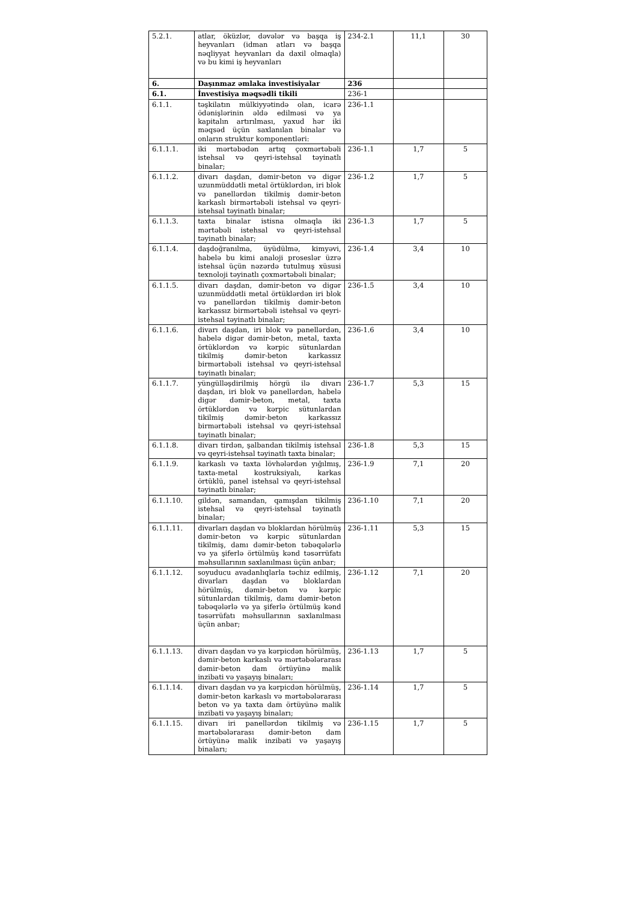| 5.2.1. | atlar, öküzlər, dəvələr və başqa iş heyvanları (idman atları və başqa nəqliyyat heyvanları da daxil olmaqla) və bu kimi iş heyvanları | 234-2.1 | 11,1 | 30 |
| 6. | Daşınmaz əmlaka investisiyalar | 236 | | |
| 6.1. | İnvestisiya məqsədli tikili | 236-1 | | |
| 6.1.1. | təşkilatın mülkiyyətində olan, icarə ödənişlərinin əldə edilməsi və ya kapitalın artırılması, yaxud hər iki məqsəd üçün saxlanılan binalar və onların struktur komponentləri: | 236-1.1 | | |
| 6.1.1.1. | iki mərtəbədən artıq çoxmərtəbəli istehsal və qeyri-istehsal təyinatlı binalar; | 236-1.1 | 1,7 | 5 |
| 6.1.1.2. | divarı daşdan, dəmir-beton və digər uzunmüddətli metal örtüklərdən, iri blok və panellərdən tikilmiş dəmir-beton karkaslı birmərtəbəli istehsal və qeyri-istehsal təyinatlı binalar; | 236-1.2 | 1,7 | 5 |
| 6.1.1.3. | taxta binalar istisna olmaqla iki mərtəbəli istehsal və qeyri-istehsal təyinatlı binalar; | 236-1.3 | 1,7 | 5 |
| 6.1.1.4. | daşdoğranılma, üyüdülmə, kimyəvi, habelə bu kimi analoji proseslər üzrə istehsal üçün nəzərdə tutulmuş xüsusi texnoloji təyinatlı çoxmərtəbəli binalar; | 236-1.4 | 3,4 | 10 |
| 6.1.1.5. | divarı daşdan, dəmir-beton və digər uzunmüddətli metal örtüklərdən iri blok və panellərdən tikilmiş dəmir-beton karkassız birmərtəbəli istehsal və qeyri-istehsal təyinatlı binalar; | 236-1.5 | 3,4 | 10 |
| 6.1.1.6. | divarı daşdan, iri blok və panellərdən, habelə digər dəmir-beton, metal, taxta örtüklərdən və kərpic sütunlardan tikilmiş dəmir-beton karkassız birmərtəbəli istehsal və qeyri-istehsal təyinatlı binalar; | 236-1.6 | 3,4 | 10 |
| 6.1.1.7. | yüngülləşdirilmiş hörgü ilə divarı daşdan, iri blok və panellərdən, habelə digər dəmir-beton, metal, taxta örtüklərdən və kərpic sütunlardan tikilmiş dəmir-beton karkassız birmərtəbəli istehsal və qeyri-istehsal təyinatlı binalar; | 236-1.7 | 5,3 | 15 |
| 6.1.1.8. | divarı tirdən, şalbandan tikilmiş istehsal və qeyri-istehsal təyinatlı taxta binalar; | 236-1.8 | 5,3 | 15 |
| 6.1.1.9. | karkaslı və taxta lövhələrdən yığılmış, taxta-metal kostruksiyalı, karkas örtüklü, panel istehsal və qeyri-istehsal təyinatlı binalar; | 236-1.9 | 7,1 | 20 |
| 6.1.1.10. | gildən, samandan, qamışdan tikilmiş istehsal və qeyri-istehsal təyinatlı binalar; | 236-1.10 | 7,1 | 20 |
| 6.1.1.11. | divarları daşdan və bloklardan hörülmüş dəmir-beton və kərpic sütunlardan tikilmiş, damı dəmir-beton təbəqələrlə və ya şiferlə örtülmüş kənd təsərrüfatı məhsullarının saxlanılması üçün anbar; | 236-1.11 | 5,3 | 15 |
| 6.1.1.12. | soyuducu avadanlıqlarla təchiz edilmiş, divarları daşdan və bloklardan hörülmüş, dəmir-beton və kərpic sütunlardan tikilmiş, damı dəmir-beton təbəqələrlə və ya şiferlə örtülmüş kənd təsərrüfatı məhsullarının saxlanılması üçün anbar; | 236-1.12 | 7,1 | 20 |
| 6.1.1.13. | divarı daşdan və ya kərpicdən hörülmüş, dəmir-beton karkaslı və mərtəbələrarası dəmir-beton dam örtüyünə malik inzibati və yaşayış binaları; | 236-1.13 | 1,7 | 5 |
| 6.1.1.14. | divarı daşdan və ya kərpicdən hörülmüş, dəmir-beton karkaslı və mərtəbələrarası beton və ya taxta dam örtüyünə malik inzibati və yaşayış binaları; | 236-1.14 | 1,7 | 5 |
| 6.1.1.15. | divarı iri panellərdən tikilmiş və mərtəbələrarası dəmir-beton dam örtüyünə malik inzibati və yaşayış binaları; | 236-1.15 | 1,7 | 5 |